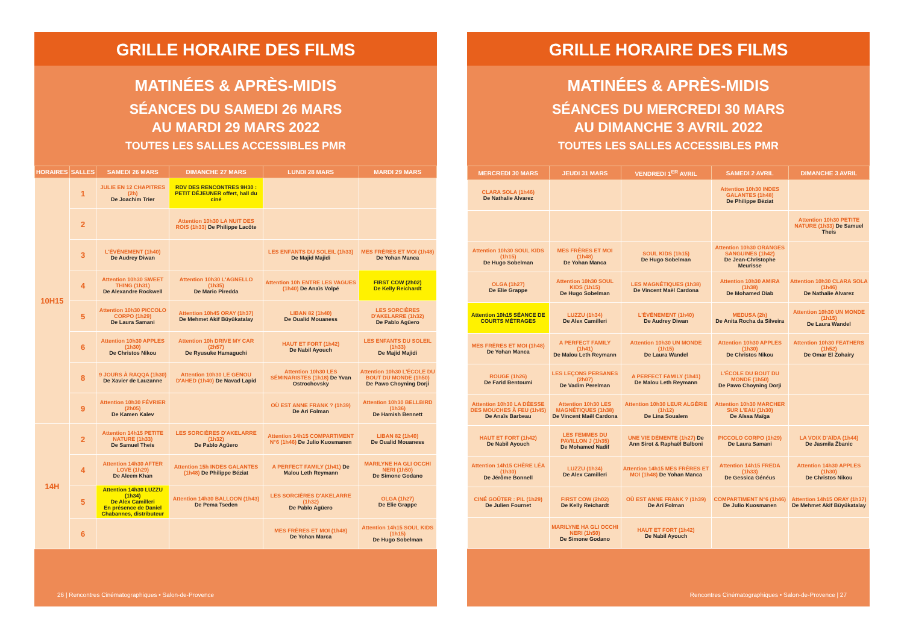GRILLE HORAIRE DES FILMS
MATINÉES & APRÈS-MIDIS
SÉANCES DU SAMEDI 26 MARS
AU MARDI 29 MARS 2022
TOUTES LES SALLES ACCESSIBLES PMR
| HORAIRES | SALLES | SAMEDI 26 MARS | DIMANCHE 27 MARS | LUNDI 28 MARS | MARDI 29 MARS |
| --- | --- | --- | --- | --- | --- |
| 10H15 | 1 | JULIE EN 12 CHAPITRES (2h) De Joachim Trier | RDV DES RENCONTRES 9H30 : PETIT DÉJEUNER offert, hall du ciné | | |
| | 2 | | Attention 10h30 LA NUIT DES ROIS (1h33) De Philippe Lacôte | | |
| | 3 | L'ÉVÉNEMENT (1h40) De Audrey Diwan | | LES ENFANTS DU SOLEIL (1h33) De Majid Majidi | MES FRÈRES ET MOI (1h48) De Yohan Manca |
| | 4 | Attention 10h30 SWEET THING (1h31) De Alexandre Rockwell | Attention 10h30 L'AGNELLO (1h35) De Mario Piredda | Attention 10h ENTRE LES VAGUES (1h40) De Anaïs Volpé | FIRST COW (2h02) De Kelly Reichardt |
| | 5 | Attention 10h30 PICCOLO CORPO (1h29) De Laura Samani | Attention 10h45 ORAY (1h37) De Mehmet Akif Büyükatalay | LIBAN 82 (1h40) De Oualid Mouaness | LES SORCIÈRES D'AKELARRE (1h32) De Pablo Agüero |
| | 6 | Attention 10h30 APPLES (1h30) De Christos Nikou | Attention 10h DRIVE MY CAR (2h57) De Ryusuke Hamaguchi | HAUT ET FORT (1h42) De Nabil Ayouch | LES ENFANTS DU SOLEIL (1h33) De Majid Majidi |
| | 8 | 9 JOURS À RAQQA (1h30) De Xavier de Lauzanne | Attention 10h30 LE GENOU D'AHED (1h40) De Navad Lapid | Attention 10h30 LES SÉMINARISTES (1h18) De Yvan Ostrochovsky | Attention 10h30 L'ÉCOLE DU BOUT DU MONDE (1h50) De Pawo Choyning Dorji |
| | 9 | Attention 10h30 FÉVRIER (2h05) De Kamen Kalev | | OÙ EST ANNE FRANK ? (1h39) De Ari Folman | Attention 10h30 BELLBIRD (1h36) De Hamish Bennett |
| 14H | 2 | Attention 14h15 PETITE NATURE (1h33) De Samuel Theis | LES SORCIÈRES D'AKELARRE (1h32) De Pablo Agüero | Attention 14h15 COMPARTIMENT N°6 (1h46) De Julio Kuosmanen | LIBAN 82 (1h40) De Oualid Mouaness |
| | 4 | Attention 14h30 AFTER LOVE (1h29) De Aleem Khan | Attention 15h INDES GALANTES (1h48) De Philippe Béziat | A PERFECT FAMILY (1h41) De Malou Leth Reymann | MARILYNE HA GLI OCCHI NERI (1h50) De Simone Godano |
| | 5 | Attention 14h30 LUZZU (1h34) De Alex Camilleri En présence de Daniel Chabannes, distributeur | Attention 14h30 BALLOON (1h43) De Pema Tseden | LES SORCIÈRES D'AKELARRE (1h32) De Pablo Agüero | OLGA (1h27) De Elie Grappe |
| | 6 | | | MES FRÈRES ET MOI (1h48) De Yohan Marca | Attention 14h15 SOUL KIDS (1h15) De Hugo Sobelman |
26 | Rencontres Cinématographiques • Salon-de-Provence
GRILLE HORAIRE DES FILMS
MATINÉES & APRÈS-MIDIS
SÉANCES DU MERCREDI 30 MARS
AU DIMANCHE 3 AVRIL 2022
TOUTES LES SALLES ACCESSIBLES PMR
| MERCREDI 30 MARS | JEUDI 31 MARS | VENDREDI 1<sup>ER</sup> AVRIL | SAMEDI 2 AVRIL | DIMANCHE 3 AVRIL |
| --- | --- | --- | --- | --- |
| CLARA SOLA (1h46) De Nathalie Alvarez | | | Attention 10h30 INDES GALANTES (1h48) De Philippe Béziat | |
| | | | | Attention 10h30 PETITE NATURE (1h33) De Samuel Theis |
| Attention 10h30 SOUL KIDS (1h15) De Hugo Sobelman | MES FRÈRES ET MOI (1h48) De Yohan Manca | SOUL KIDS (1h15) De Hugo Sobelman | Attention 10h30 ORANGES SANGUINES (1h42) De Jean-Christophe Meurisse | |
| OLGA (1h27) De Elie Grappe | Attention 10h30 SOUL KIDS (1h15) De Hugo Sobelman | LES MAGNÉTIQUES (1h38) De Vincent Maël Cardona | Attention 10h30 AMIRA (1h38) De Mohamed Diab | Attention 10h30 CLARA SOLA (1h46) De Nathalie Alvarez |
| Attention 10h15 SÉANCE DE COURTS MÉTRAGES | LUZZU (1h34) De Alex Camilleri | L'ÉVÉNEMENT (1h40) De Audrey Diwan | MEDUSA (2h) De Anita Rocha da Silveira | Attention 10h30 UN MONDE (1h15) De Laura Wandel |
| MES FRÈRES ET MOI (1h48) De Yohan Manca | A PERFECT FAMILY (1h41) De Malou Leth Reymann | Attention 10h30 UN MONDE (1h15) De Laura Wandel | Attention 10h30 APPLES (1h30) De Christos Nikou | Attention 10h30 FEATHERS (1h52) De Omar El Zohairy |
| ROUGE (1h26) De Farid Bentoumi | LES LEÇONS PERSANES (2h07) De Vadim Perelman | A PERFECT FAMILY (1h41) De Malou Leth Reymann | L'ÉCOLE DU BOUT DU MONDE (1h50) De Pawo Choyning Dorji | |
| Attention 10h30 LA DÉESSE DES MOUCHES À FEU (1h45) De Anaïs Barbeau | Attention 10h30 LES MAGNÉTIQUES (1h38) De Vincent Maël Cardona | Attention 10h30 LEUR ALGÉRIE (1h12) De Lina Soualem | Attention 10h30 MARCHER SUR L'EAU (1h30) De Aïssa Maïga | |
| HAUT ET FORT (1h42) De Nabil Ayouch | LES FEMMES DU PAVILLON J (1h35) De Mohamed Nadif | UNE VIE DÉMENTE (1h27) De Ann Sirot & Raphaël Balboni | PICCOLO CORPO (1h29) De Laura Samani | LA VOIX D'AÏDA (1h44) De Jasmila Žbanic |
| Attention 14h15 CHÈRE LÉA (1h30) De Jérôme Bonnell | LUZZU (1h34) De Alex Camilleri | Attention 14h15 MES FRÈRES ET MOI (1h48) De Yohan Manca | Attention 14h15 FREDA (1h33) De Gessica Généus | Attention 14h30 APPLES (1h30) De Christos Nikou |
| CINÉ GOÛTER : PIL (1h29) De Julien Fournet | FIRST COW (2h02) De Kelly Reichardt | OÙ EST ANNE FRANK ? (1h39) De Ari Folman | COMPARTIMENT N°6 (1h46) De Julio Kuosmanen | Attention 14h15 ORAY (1h37) De Mehmet Akif Büyükatalay |
| | MARILYNE HA GLI OCCHI NERI (1h50) De Simone Godano | HAUT ET FORT (1h42) De Nabil Ayouch | | |
Rencontres Cinématographiques • Salon-de-Provence | 27